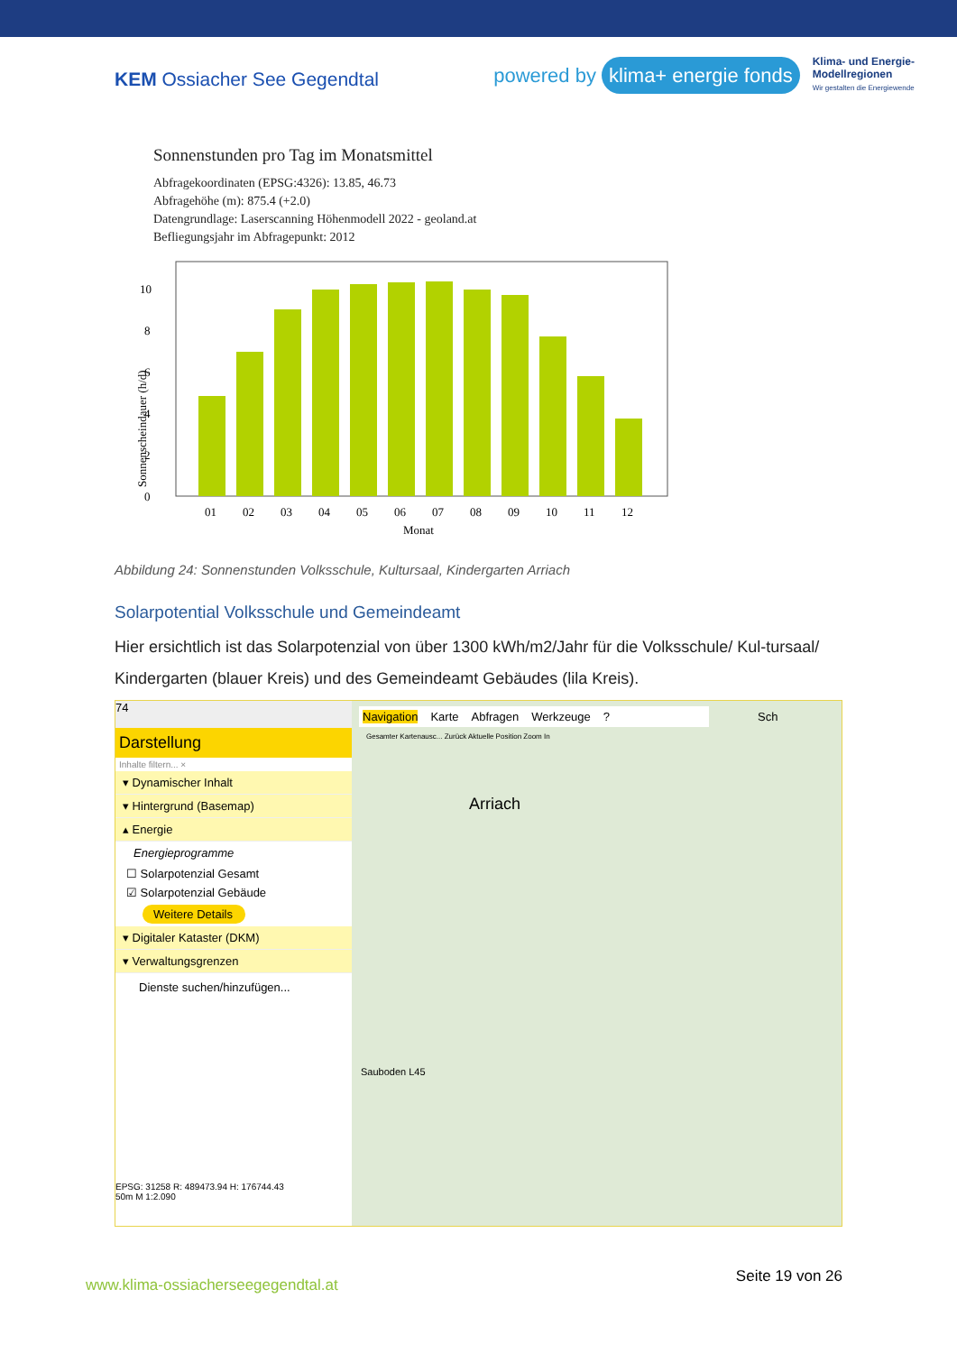KEM Ossiacher See Gegendtal
powered by klima+ energie fonds
Klima- und Energie-
Modellregionen
Wir gestalten die Energiewende
Sonnenstunden pro Tag im Monatsmittel
Abfragekoordinaten (EPSG:4326): 13.85, 46.73
Abfragehöhe (m): 875.4 (+2.0)
Datengrundlage: Laserscanning Höhenmodell 2022 - geoland.at
Befliegungsjahr im Abfragepunkt: 2012
0
2
4
6
8
10
01
02
03
04
05
06
07
08
09
10
11
12
Monat
Sonnenscheindauer (h/d)
Abbildung 24: Sonnenstunden Volksschule, Kultursaal, Kindergarten Arriach
Solarpotential Volksschule und Gemeindeamt
Hier ersichtlich ist das Solarpotenzial von über 1300 kWh/m2/Jahr für die Volksschule/ Kul-tursaal/ Kindergarten (blauer Kreis) und des Gemeindeamt Gebäudes (lila Kreis).
74
Darstellung
Inhalte filtern... ×
▾ Dynamischer Inhalt
▾ Hintergrund (Basemap)
▴ Energie
Energieprogramme
☐ Solarpotenzial Gesamt
☑ Solarpotenzial Gebäude
Weitere Details
▾ Digitaler Kataster (DKM)
▾ Verwaltungsgrenzen
Dienste suchen/hinzufügen...
EPSG: 31258 R: 489473.94 H: 176744.43
50m M 1:2.090
Navigation Karte Abfragen Werkzeuge? Sch
Gesamter Kartenausc... Zurück Aktuelle Position Zoom In
Arriach
Sauboden L45
www.klima-ossiacherseegegendtal.at Seite 19 von 26